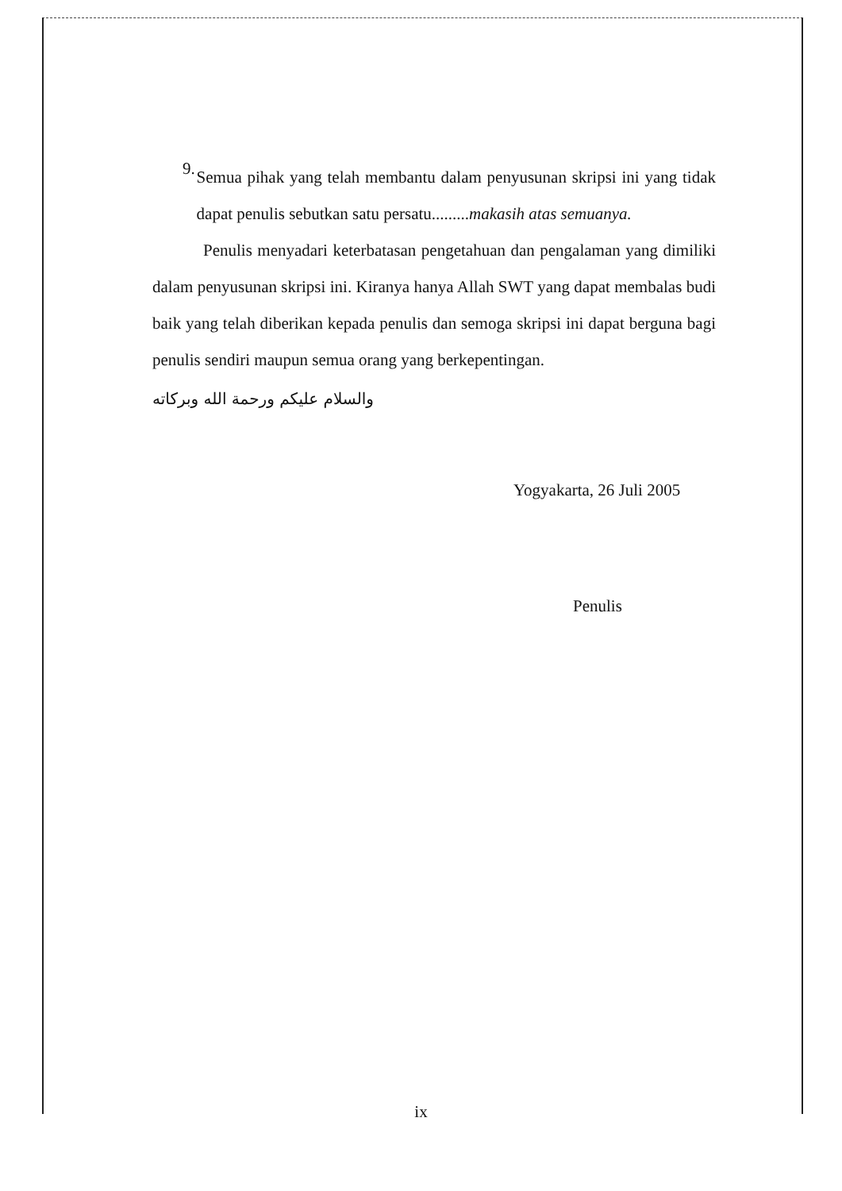9.
Semua pihak yang telah membantu dalam penyusunan skripsi ini yang tidak dapat penulis sebutkan satu persatu.........makasih atas semuanya.
Penulis menyadari keterbatasan pengetahuan dan pengalaman yang dimiliki dalam penyusunan skripsi ini. Kiranya hanya Allah SWT yang dapat membalas budi baik yang telah diberikan kepada penulis dan semoga skripsi ini dapat berguna bagi penulis sendiri maupun semua orang yang berkepentingan.
والسلام عليكم ورحمة الله وبركاته
Yogyakarta, 26 Juli 2005
Penulis
ix